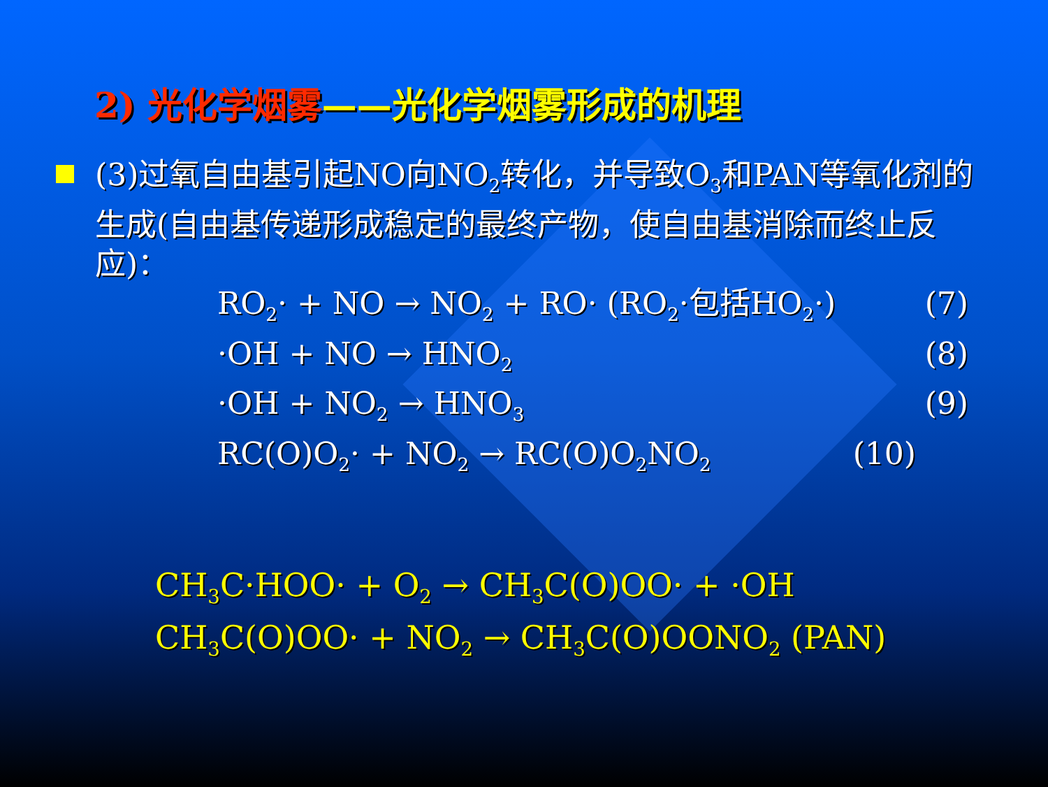2) 光化学烟雾——光化学烟雾形成的机理
(3)过氧自由基引起NO向NO<sub>2</sub>转化，并导致O<sub>3</sub>和PAN等氧化剂的生成(自由基传递形成稳定的最终产物，使自由基消除而终止反应)：
RO<sub>2</sub>· + NO → NO<sub>2</sub> + RO· (RO<sub>2</sub>·包括HO<sub>2</sub>·) (7)
·OH + NO → HNO<sub>2</sub> (8)
·OH + NO<sub>2</sub> → HNO<sub>3</sub> (9)
RC(O)O<sub>2</sub>· + NO<sub>2</sub> → RC(O)O<sub>2</sub>NO<sub>2</sub> (10)
CH<sub>3</sub>C·HOO· + O<sub>2</sub> → CH<sub>3</sub>C(O)OO· + ·OH
CH<sub>3</sub>C(O)OO· + NO<sub>2</sub> → CH<sub>3</sub>C(O)OONO<sub>2</sub> (PAN)